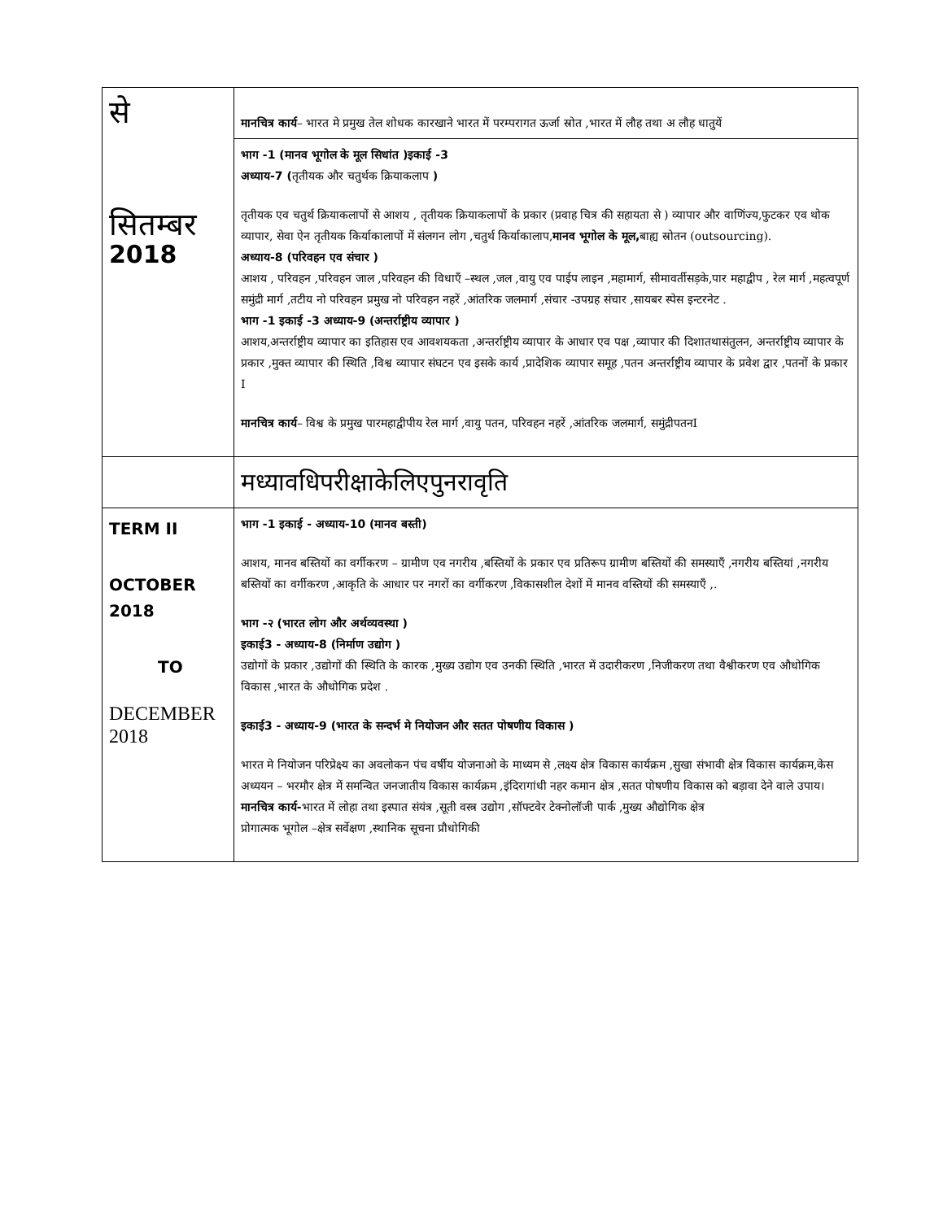| से सितम्बर 2018 | मानचित्र कार्य – भारत मे प्रमुख तेल शोधक कारखाने भारत में परम्परागत ऊर्जा स्रोत ,भारत में लौह तथा अ लौह धातुयें |
| | भाग -1 (मानव भूगोल के मूल सिधांत )इकाई -3 अध्याय-7 ( तृतीयक और चतुर्थक क्रियाकलाप ) तृतीयक एव चतुर्थ क्रियाकलापों से आशय , तृतीयक क्रियाकलापों के प्रकार (प्रवाह चित्र की सहायता से ) व्यापार और वाणिंज्य,फुटकर एव थोक व्यापार, सेवा ऐन तृतीयक किर्याकालापों में संलगन लोग ,चतुर्थ किर्याकालाप, मानव भूगोल के मूल, बाह्य स्रोतन (outsourcing). अध्याय-8 (परिवहन एव संचार ) आशय , परिवहन ,परिवहन जाल ,परिवहन की विधाएँ –स्थल ,जल ,वायु एव पाईप लाइन ,महामार्ग, सीमावर्तीसड़के,पार महाद्वीप , रेल मार्ग ,महत्वपूर्ण समुंद्री मार्ग ,तटीय नो परिवहन प्रमुख नो परिवहन नहरें ,आंतरिक जलमार्ग ,संचार -उपग्रह संचार ,सायबर स्पेस इन्टरनेट . भाग -1 इकाई -3 अध्याय-9 (अन्तर्राष्ट्रीय व्यापार ) आशय,अन्तर्राष्ट्रीय व्यापार का इतिहास एव आवशयकता ,अन्तर्राष्ट्रीय व्यापार के आधार एव पक्ष ,व्यापार की दिशातथासंतुलन, अन्तर्राष्ट्रीय व्यापार के प्रकार ,मुक्त व्यापार की स्थिति ,विश्व व्यापार संघटन एव इसके कार्य ,प्रादेशिक व्यापार समूह ,पतन अन्तर्राष्ट्रीय व्यापार के प्रवेश द्वार ,पतनों के प्रकार I मानचित्र कार्य – विश्व के प्रमुख पारमहाद्वीपीय रेल मार्ग ,वायु पतन, परिवहन नहरें ,आंतरिक जलमार्ग, समुंद्रीपतनI |
| | मध्यावधिपरीक्षाकेलिएपुनरावृति |
| TERM II OCTOBER 2018 TO DECEMBER 2018 | भाग -1 इकाई - अध्याय-10 (मानव बस्ती) आशय, मानव बस्तियों का वर्गीकरण – ग्रामीण एव नगरीय ,बस्तियों के प्रकार एव प्रतिरूप ग्रामीण बस्तियों की समस्याएँ ,नगरीय बस्तियां ,नगरीय बस्तियों का वर्गीकरण ,आकृति के आधार पर नगरों का वर्गीकरण ,विकासशील देशों में मानव वस्तियों की समस्याएँ ,. भाग -२ (भारत लोग और अर्थव्यवस्था ) इकाई3 - अध्याय-8 (निर्माण उद्योग ) उद्योगों के प्रकार ,उद्योगों की स्थिति के कारक ,मुख्य उद्योग एव उनकी स्थिति ,भारत में उदारीकरण ,निजीकरण तथा वैश्वीकरण एव औधोगिक विकास ,भारत के औधोगिक प्रदेश . इकाई3 - अध्याय-9 (भारत के सन्दर्भ मे नियोजन और सतत पोषणीय विकास ) भारत मे नियोजन परिप्रेक्ष्य का अवलोकन पंच वर्षीय योजनाओ के माध्यम से ,लक्ष्य क्षेत्र विकास कार्यक्रम ,सुखा संभावी क्षेत्र विकास कार्यक्रम,केस अध्ययन – भरमौर क्षेत्र में समन्वित जनजातीय विकास कार्यक्रम ,इंदिरागांधी नहर कमान क्षेत्र ,सतत पोषणीय विकास को बड़ावा देने वाले उपाय। मानचित्र कार्य- भारत में लोहा तथा इस्पात संयंत्र ,सूती वस्त्र उद्योग ,सॉफ्टवेर टेक्नोलॉजी पार्क ,मुख्य औद्योगिक क्षेत्र प्रोगात्मक भूगोल –क्षेत्र सर्वेक्षण ,स्थानिक सूचना प्रौधोगिकी |